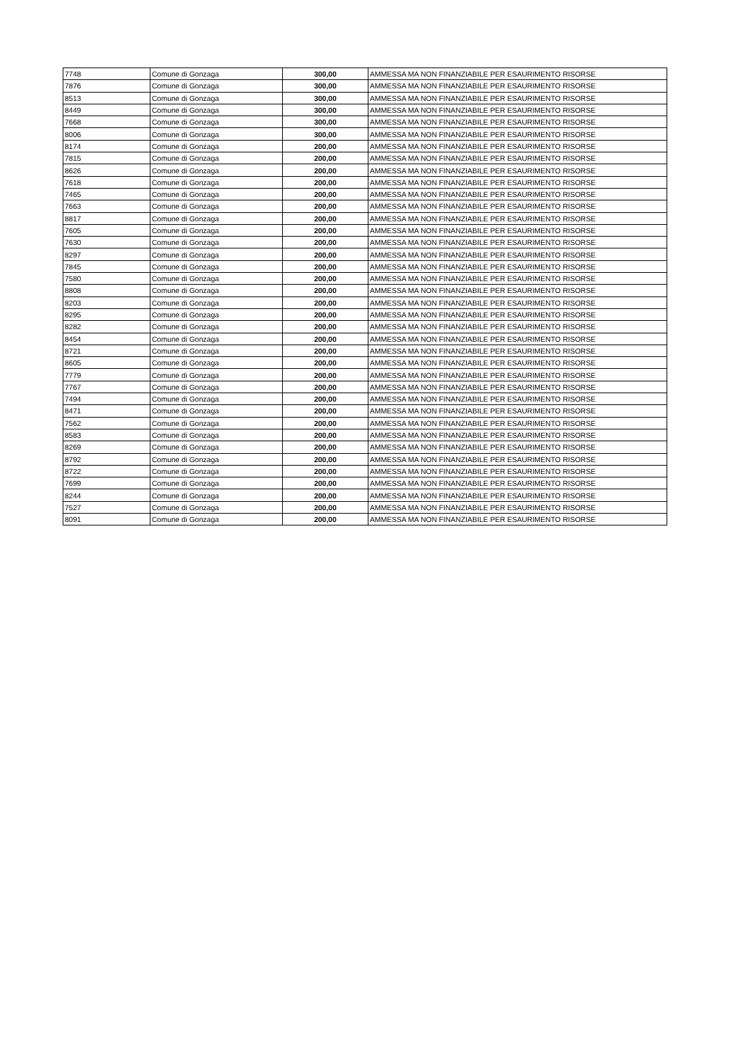| 7748 | Comune di Gonzaga | 300,00 | AMMESSA MA NON FINANZIABILE PER ESAURIMENTO RISORSE |
| 7876 | Comune di Gonzaga | 300,00 | AMMESSA MA NON FINANZIABILE PER ESAURIMENTO RISORSE |
| 8513 | Comune di Gonzaga | 300,00 | AMMESSA MA NON FINANZIABILE PER ESAURIMENTO RISORSE |
| 8449 | Comune di Gonzaga | 300,00 | AMMESSA MA NON FINANZIABILE PER ESAURIMENTO RISORSE |
| 7668 | Comune di Gonzaga | 300,00 | AMMESSA MA NON FINANZIABILE PER ESAURIMENTO RISORSE |
| 8006 | Comune di Gonzaga | 300,00 | AMMESSA MA NON FINANZIABILE PER ESAURIMENTO RISORSE |
| 8174 | Comune di Gonzaga | 200,00 | AMMESSA MA NON FINANZIABILE PER ESAURIMENTO RISORSE |
| 7815 | Comune di Gonzaga | 200,00 | AMMESSA MA NON FINANZIABILE PER ESAURIMENTO RISORSE |
| 8626 | Comune di Gonzaga | 200,00 | AMMESSA MA NON FINANZIABILE PER ESAURIMENTO RISORSE |
| 7618 | Comune di Gonzaga | 200,00 | AMMESSA MA NON FINANZIABILE PER ESAURIMENTO RISORSE |
| 7465 | Comune di Gonzaga | 200,00 | AMMESSA MA NON FINANZIABILE PER ESAURIMENTO RISORSE |
| 7663 | Comune di Gonzaga | 200,00 | AMMESSA MA NON FINANZIABILE PER ESAURIMENTO RISORSE |
| 8817 | Comune di Gonzaga | 200,00 | AMMESSA MA NON FINANZIABILE PER ESAURIMENTO RISORSE |
| 7605 | Comune di Gonzaga | 200,00 | AMMESSA MA NON FINANZIABILE PER ESAURIMENTO RISORSE |
| 7630 | Comune di Gonzaga | 200,00 | AMMESSA MA NON FINANZIABILE PER ESAURIMENTO RISORSE |
| 8297 | Comune di Gonzaga | 200,00 | AMMESSA MA NON FINANZIABILE PER ESAURIMENTO RISORSE |
| 7845 | Comune di Gonzaga | 200,00 | AMMESSA MA NON FINANZIABILE PER ESAURIMENTO RISORSE |
| 7580 | Comune di Gonzaga | 200,00 | AMMESSA MA NON FINANZIABILE PER ESAURIMENTO RISORSE |
| 8808 | Comune di Gonzaga | 200,00 | AMMESSA MA NON FINANZIABILE PER ESAURIMENTO RISORSE |
| 8203 | Comune di Gonzaga | 200,00 | AMMESSA MA NON FINANZIABILE PER ESAURIMENTO RISORSE |
| 8295 | Comune di Gonzaga | 200,00 | AMMESSA MA NON FINANZIABILE PER ESAURIMENTO RISORSE |
| 8282 | Comune di Gonzaga | 200,00 | AMMESSA MA NON FINANZIABILE PER ESAURIMENTO RISORSE |
| 8454 | Comune di Gonzaga | 200,00 | AMMESSA MA NON FINANZIABILE PER ESAURIMENTO RISORSE |
| 8721 | Comune di Gonzaga | 200,00 | AMMESSA MA NON FINANZIABILE PER ESAURIMENTO RISORSE |
| 8605 | Comune di Gonzaga | 200,00 | AMMESSA MA NON FINANZIABILE PER ESAURIMENTO RISORSE |
| 7779 | Comune di Gonzaga | 200,00 | AMMESSA MA NON FINANZIABILE PER ESAURIMENTO RISORSE |
| 7767 | Comune di Gonzaga | 200,00 | AMMESSA MA NON FINANZIABILE PER ESAURIMENTO RISORSE |
| 7494 | Comune di Gonzaga | 200,00 | AMMESSA MA NON FINANZIABILE PER ESAURIMENTO RISORSE |
| 8471 | Comune di Gonzaga | 200,00 | AMMESSA MA NON FINANZIABILE PER ESAURIMENTO RISORSE |
| 7562 | Comune di Gonzaga | 200,00 | AMMESSA MA NON FINANZIABILE PER ESAURIMENTO RISORSE |
| 8583 | Comune di Gonzaga | 200,00 | AMMESSA MA NON FINANZIABILE PER ESAURIMENTO RISORSE |
| 8269 | Comune di Gonzaga | 200,00 | AMMESSA MA NON FINANZIABILE PER ESAURIMENTO RISORSE |
| 8792 | Comune di Gonzaga | 200,00 | AMMESSA MA NON FINANZIABILE PER ESAURIMENTO RISORSE |
| 8722 | Comune di Gonzaga | 200,00 | AMMESSA MA NON FINANZIABILE PER ESAURIMENTO RISORSE |
| 7699 | Comune di Gonzaga | 200,00 | AMMESSA MA NON FINANZIABILE PER ESAURIMENTO RISORSE |
| 8244 | Comune di Gonzaga | 200,00 | AMMESSA MA NON FINANZIABILE PER ESAURIMENTO RISORSE |
| 7527 | Comune di Gonzaga | 200,00 | AMMESSA MA NON FINANZIABILE PER ESAURIMENTO RISORSE |
| 8091 | Comune di Gonzaga | 200,00 | AMMESSA MA NON FINANZIABILE PER ESAURIMENTO RISORSE |